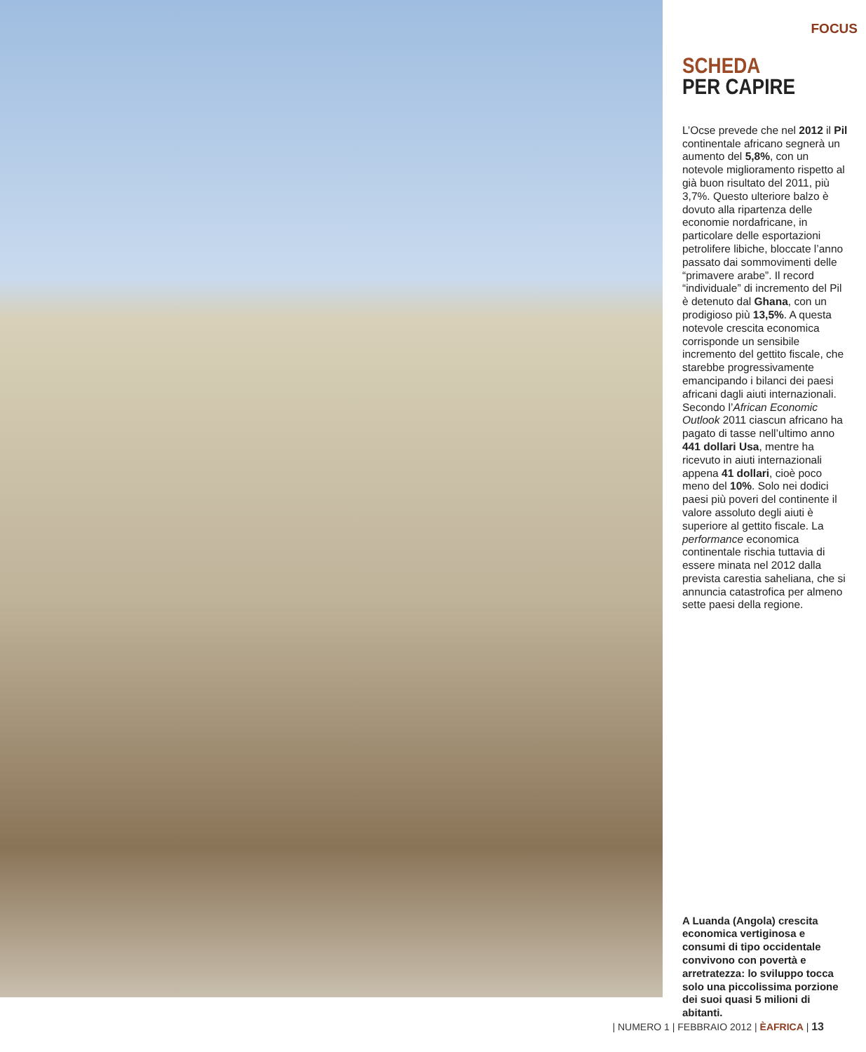FOCUS
SCHEDA
PER CAPIRE
L’Ocse prevede che nel 2012 il Pil continentale africano segnerà un aumento del 5,8%, con un notevole miglioramento rispetto al già buon risultato del 2011, più 3,7%. Questo ulteriore balzo è dovuto alla ripartenza delle economie nordafricane, in particolare delle esportazioni petrolifere libiche, bloccate l’anno passato dai sommovimenti delle “primavere arabe”. Il record “individuale” di incremento del Pil è detenuto dal Ghana, con un prodigioso più 13,5%. A questa notevole crescita economica corrisponde un sensibile incremento del gettito fiscale, che starebbe progressivamente emancipando i bilanci dei paesi africani dagli aiuti internazionali. Secondo l’African Economic Outlook 2011 ciascun africano ha pagato di tasse nell’ultimo anno 441 dollari Usa, mentre ha ricevuto in aiuti internazionali appena 41 dollari, cioè poco meno del 10%. Solo nei dodici paesi più poveri del continente il valore assoluto degli aiuti è superiore al gettito fiscale. La performance economica continentale rischia tuttavia di essere minata nel 2012 dalla prevista carestia saheliana, che si annuncia catastrofica per almeno sette paesi della regione.
A Luanda (Angola) crescita economica vertiginosa e consumi di tipo occidentale convivono con povertà e arretratezza: lo sviluppo tocca solo una piccolissima porzione dei suoi quasi 5 milioni di abitanti.
| NUMERO 1 | FEBBRAIO 2012 | ÈAFRICA | 13